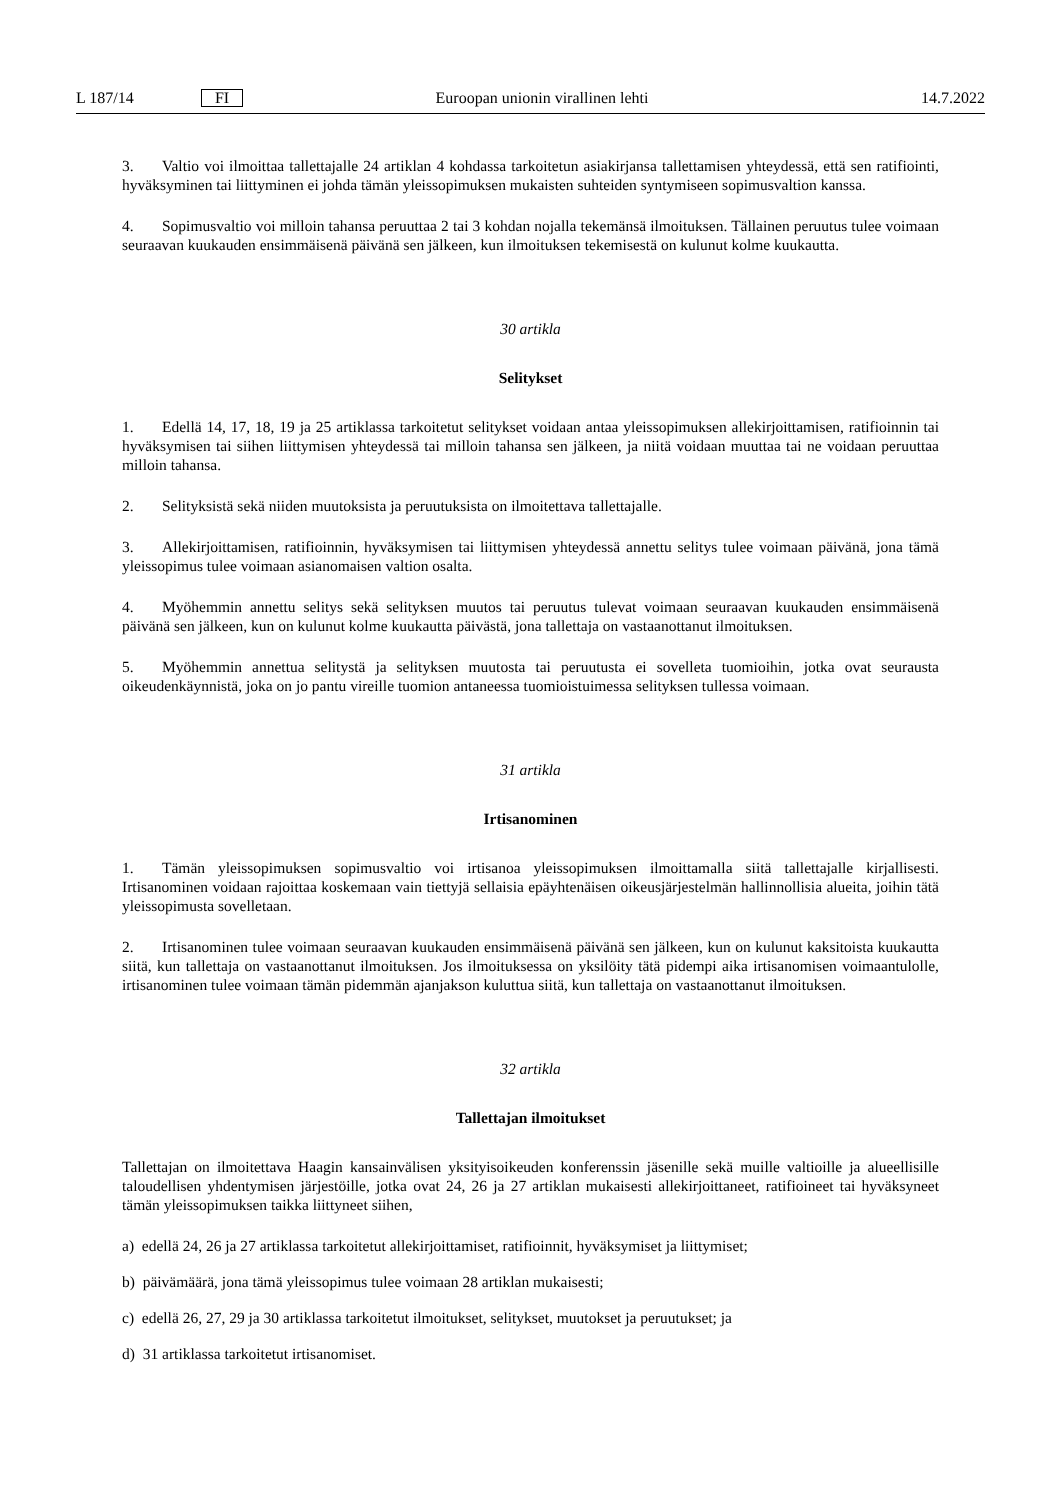L 187/14 FI Euroopan unionin virallinen lehti 14.7.2022
3. Valtio voi ilmoittaa tallettajalle 24 artiklan 4 kohdassa tarkoitetun asiakirjansa tallettamisen yhteydessä, että sen ratifiointi, hyväksyminen tai liittyminen ei johda tämän yleissopimuksen mukaisten suhteiden syntymiseen sopimusvaltion kanssa.
4. Sopimusvaltio voi milloin tahansa peruuttaa 2 tai 3 kohdan nojalla tekemänsä ilmoituksen. Tällainen peruutus tulee voimaan seuraavan kuukauden ensimmäisenä päivänä sen jälkeen, kun ilmoituksen tekemisestä on kulunut kolme kuukautta.
30 artikla
Selitykset
1. Edellä 14, 17, 18, 19 ja 25 artiklassa tarkoitetut selitykset voidaan antaa yleissopimuksen allekirjoittamisen, ratifioinnin tai hyväksymisen tai siihen liittymisen yhteydessä tai milloin tahansa sen jälkeen, ja niitä voidaan muuttaa tai ne voidaan peruuttaa milloin tahansa.
2. Selityksistä sekä niiden muutoksista ja peruutuksista on ilmoitettava tallettajalle.
3. Allekirjoittamisen, ratifioinnin, hyväksymisen tai liittymisen yhteydessä annettu selitys tulee voimaan päivänä, jona tämä yleissopimus tulee voimaan asianomaisen valtion osalta.
4. Myöhemmin annettu selitys sekä selityksen muutos tai peruutus tulevat voimaan seuraavan kuukauden ensimmäisenä päivänä sen jälkeen, kun on kulunut kolme kuukautta päivästä, jona tallettaja on vastaanottanut ilmoituksen.
5. Myöhemmin annettua selitystä ja selityksen muutosta tai peruutusta ei sovelleta tuomioihin, jotka ovat seurausta oikeudenkäynnistä, joka on jo pantu vireille tuomion antaneessa tuomioistuimessa selityksen tullessa voimaan.
31 artikla
Irtisanominen
1. Tämän yleissopimuksen sopimusvaltio voi irtisanoa yleissopimuksen ilmoittamalla siitä tallettajalle kirjallisesti. Irtisanominen voidaan rajoittaa koskemaan vain tiettyjä sellaisia epäyhtenäisen oikeusjärjestelmän hallinnollisia alueita, joihin tätä yleissopimusta sovelletaan.
2. Irtisanominen tulee voimaan seuraavan kuukauden ensimmäisenä päivänä sen jälkeen, kun on kulunut kaksitoista kuukautta siitä, kun tallettaja on vastaanottanut ilmoituksen. Jos ilmoituksessa on yksilöity tätä pidempi aika irtisanomisen voimaantulolle, irtisanominen tulee voimaan tämän pidemmän ajanjakson kuluttua siitä, kun tallettaja on vastaanottanut ilmoituksen.
32 artikla
Tallettajan ilmoitukset
Tallettajan on ilmoitettava Haagin kansainvälisen yksityisoikeuden konferenssin jäsenille sekä muille valtioille ja alueellisille taloudellisen yhdentymisen järjestöille, jotka ovat 24, 26 ja 27 artiklan mukaisesti allekirjoittaneet, ratifioineet tai hyväksyneet tämän yleissopimuksen taikka liittyneet siihen,
a) edellä 24, 26 ja 27 artiklassa tarkoitetut allekirjoittamiset, ratifioinnit, hyväksymiset ja liittymiset;
b) päivämäärä, jona tämä yleissopimus tulee voimaan 28 artiklan mukaisesti;
c) edellä 26, 27, 29 ja 30 artiklassa tarkoitetut ilmoitukset, selitykset, muutokset ja peruutukset; ja
d) 31 artiklassa tarkoitetut irtisanomiset.